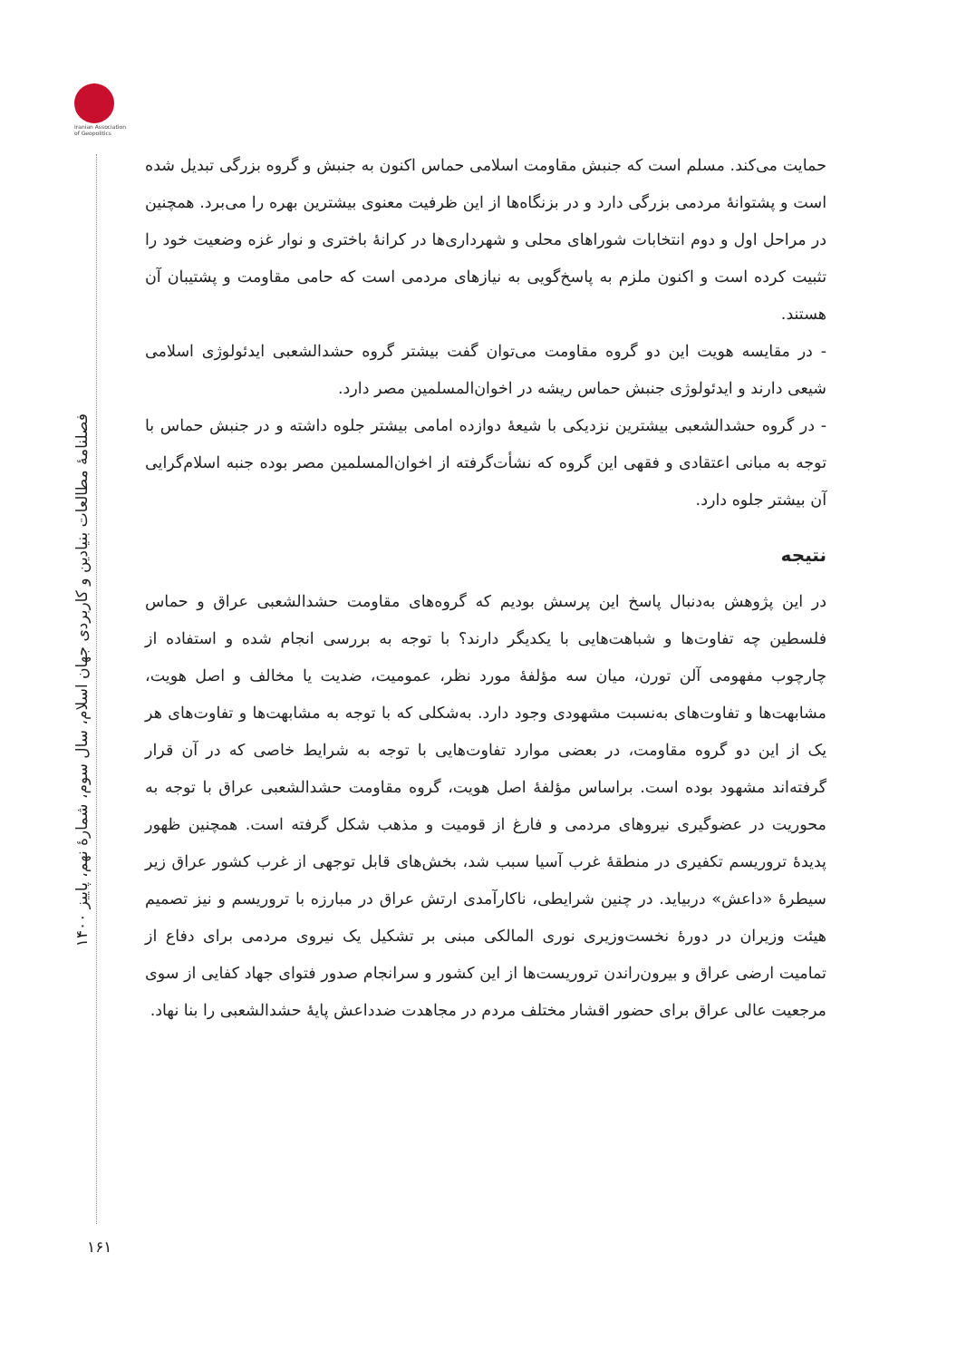Iranian Association of Geopolitics
فصلنامۀ مطالعات بنیادین و کاربردی جهان اسلام، سال سوم، شمارۀ نهم، پاییز ۱۴۰۰
۱۶۱
حمایت می‌کند. مسلم است که جنبش مقاومت اسلامی حماس اکنون به جنبش و گروه بزرگی تبدیل شده است و پشتوانۀ مردمی بزرگی دارد و در بزنگاه‌ها از این ظرفیت معنوی بیشترین بهره را می‌برد. همچنین در مراحل اول و دوم انتخابات شوراهای محلی و شهرداری‌ها در کرانۀ باختری و نوار غزه وضعیت خود را تثبیت کرده است و اکنون ملزم به پاسخ‌گویی به نیازهای مردمی است که حامی مقاومت و پشتیبان آن هستند.
- در مقایسه هویت این دو گروه مقاومت می‌توان گفت بیشتر گروه حشدالشعبی ایدئولوژی اسلامی شیعی دارند و ایدئولوژی جنبش حماس ریشه در اخوان‌المسلمین مصر دارد.
- در گروه حشدالشعبی بیشترین نزدیکی با شیعۀ دوازده امامی بیشتر جلوه داشته و در جنبش حماس با توجه به مبانی اعتقادی و فقهی این گروه که نشأت‌گرفته از اخوان‌المسلمین مصر بوده جنبه اسلام‌گرایی آن بیشتر جلوه دارد.
نتیجه
در این پژوهش به‌دنبال پاسخ این پرسش بودیم که گروه‌های مقاومت حشدالشعبی عراق و حماس فلسطین چه تفاوت‌ها و شباهت‌هایی با یکدیگر دارند؟ با توجه به بررسی انجام شده و استفاده از چارچوب مفهومی آلن تورن، میان سه مؤلفۀ مورد نظر، عمومیت، ضدیت یا مخالف و اصل هویت، مشابهت‌ها و تفاوت‌های به‌نسبت مشهودی وجود دارد. به‌شکلی که با توجه به مشابهت‌ها و تفاوت‌های هر یک از این دو گروه مقاومت، در بعضی موارد تفاوت‌هایی با توجه به شرایط خاصی که در آن قرار گرفته‌اند مشهود بوده است. براساس مؤلفۀ اصل هویت، گروه مقاومت حشدالشعبی عراق با توجه به محوریت در عضوگیری نیروهای مردمی و فارغ از قومیت و مذهب شکل گرفته است. همچنین ظهور پدیدۀ تروریسم تکفیری در منطقۀ غرب آسیا سبب شد، بخش‌های قابل توجهی از غرب کشور عراق زیر سیطرۀ «داعش» دربیاید. در چنین شرایطی، ناکارآمدی ارتش عراق در مبارزه با تروریسم و نیز تصمیم هیئت وزیران در دورۀ نخست‌وزیری نوری المالکی مبنی بر تشکیل یک نیروی مردمی برای دفاع از تمامیت ارضی عراق و بیرون‌راندن تروریست‌ها از این کشور و سرانجام صدور فتوای جهاد کفایی از سوی مرجعیت عالی عراق برای حضور اقشار مختلف مردم در مجاهدت ضدداعش پایۀ حشدالشعبی را بنا نهاد.